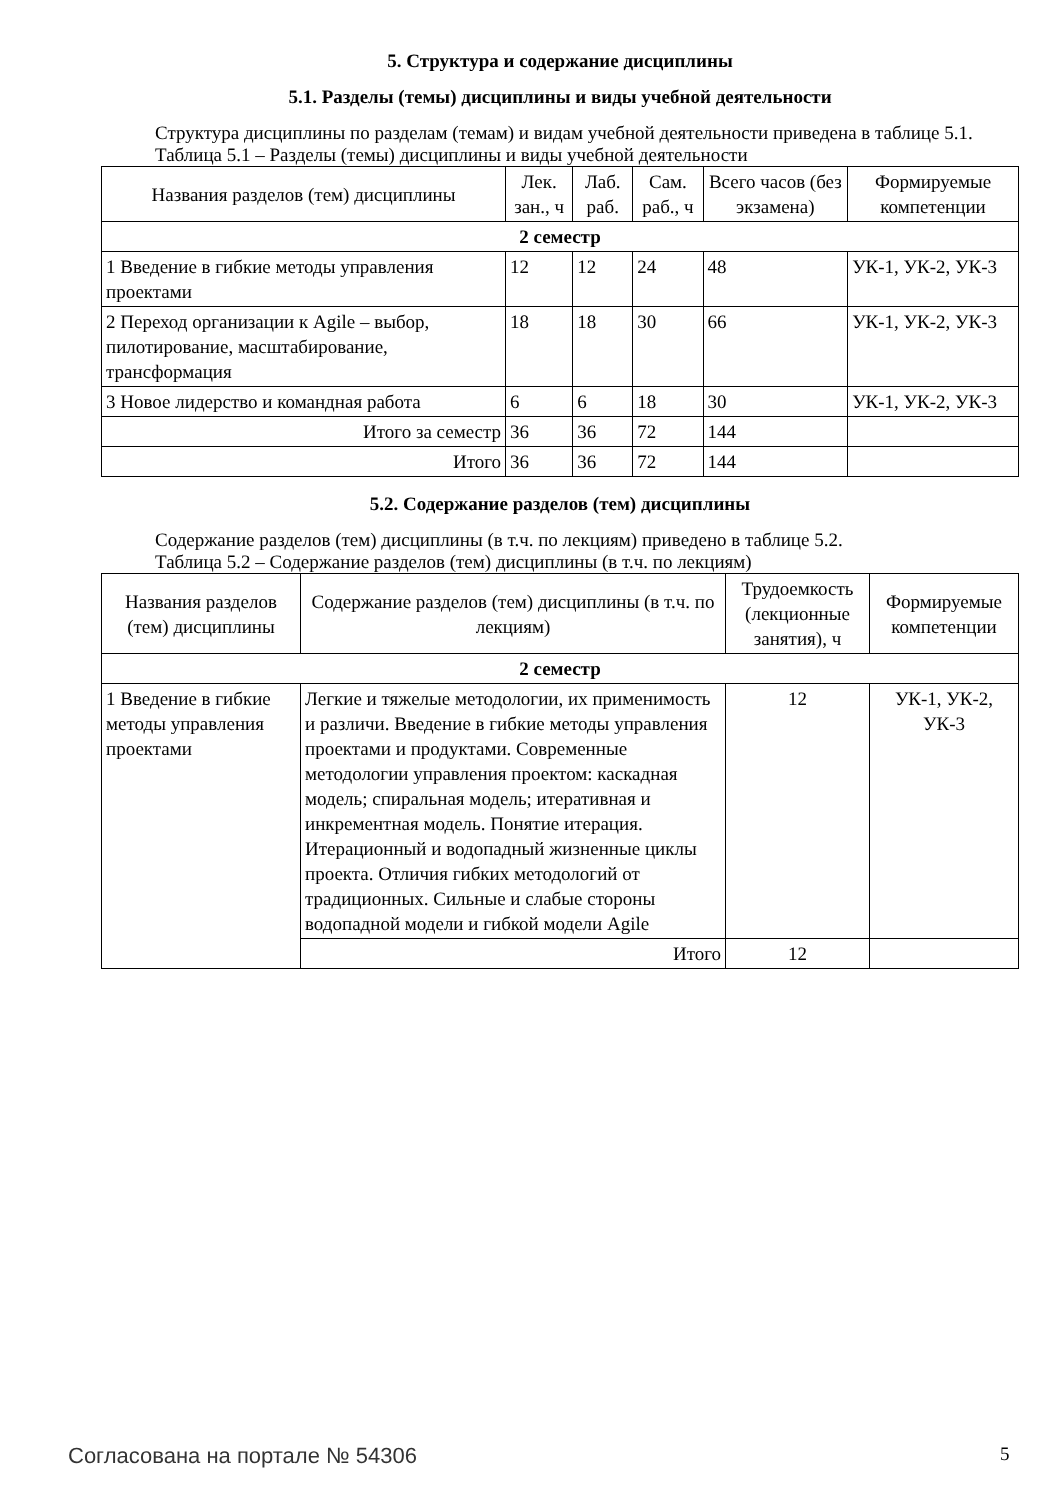5. Структура и содержание дисциплины
5.1. Разделы (темы) дисциплины и виды учебной деятельности
Структура дисциплины по разделам (темам) и видам учебной деятельности приведена в таблице 5.1.
Таблица 5.1 – Разделы (темы) дисциплины и виды учебной деятельности
| Названия разделов (тем) дисциплины | Лек. зан., ч | Лаб. раб. | Сам. раб., ч | Всего часов (без экзамена) | Формируемые компетенции |
| --- | --- | --- | --- | --- | --- |
| 2 семестр | | | | | |
| 1 Введение в гибкие методы управления проектами | 12 | 12 | 24 | 48 | УК-1, УК-2, УК-3 |
| 2 Переход организации к Agile – выбор, пилотирование, масштабирование, трансформация | 18 | 18 | 30 | 66 | УК-1, УК-2, УК-3 |
| 3 Новое лидерство и командная работа | 6 | 6 | 18 | 30 | УК-1, УК-2, УК-3 |
| Итого за семестр | 36 | 36 | 72 | 144 | |
| Итого | 36 | 36 | 72 | 144 | |
5.2. Содержание разделов (тем) дисциплины
Содержание разделов (тем) дисциплины (в т.ч. по лекциям) приведено в таблице 5.2.
Таблица 5.2 – Содержание разделов (тем) дисциплины (в т.ч. по лекциям)
| Названия разделов (тем) дисциплины | Содержание разделов (тем) дисциплины (в т.ч. по лекциям) | Трудоемкость (лекционные занятия), ч | Формируемые компетенции |
| --- | --- | --- | --- |
| 2 семестр | | | |
| 1 Введение в гибкие методы управления проектами | Легкие и тяжелые методологии, их применимость и различи. Введение в гибкие методы управления проектами и продуктами. Современные методологии управления проектом: каскадная модель; спиральная модель; итеративная и инкрементная модель. Понятие итерация. Итерационный и водопадный жизненные циклы проекта. Отличия гибких методологий от традиционных. Сильные и слабые стороны водопадной модели и гибкой модели Agile | 12 | УК-1, УК-2, УК-3 |
| | Итого | 12 | |
Согласована на портале № 54306 5